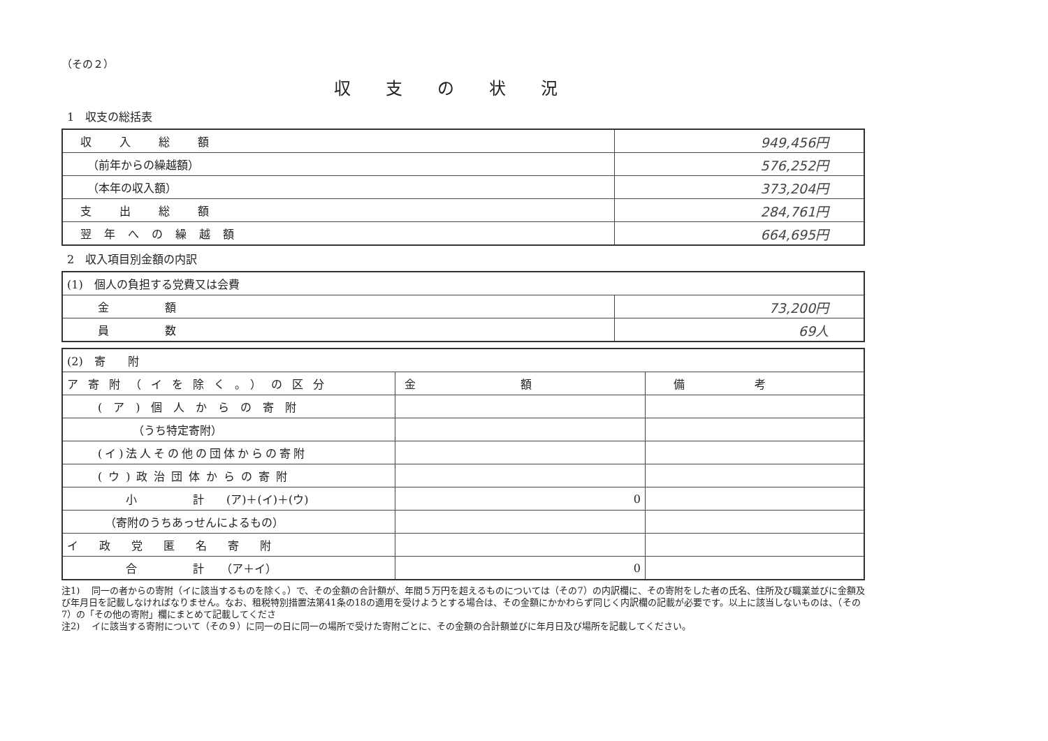（その２）
収支の状況
1　収支の総括表
| 収入総額 | 949,456円 |
| （前年からの繰越額） | 576,252円 |
| （本年の収入額） | 373,204円 |
| 支出総額 | 284,761円 |
| 翌年への繰越額 | 664,695円 |
2　収入項目別金額の内訳
| (1) 個人の負担する党費又は会費 | |
| 金額 | 73,200円 |
| 員数 | 69人 |
| (2) 寄 附 | | |
| ア寄附（イを除く。）の区分 | 金額 | 備考 |
| (ア)個人からの寄附 | | |
| （うち特定寄附） | | |
| (イ)法人その他の団体からの寄附 | | |
| (ウ)政治団体からの寄附 | | |
| 小 計 (ア)＋(イ)＋(ウ) | 0 | |
| （寄附のうちあっせんによるもの） | | |
| イ政党匿名寄附 | | |
| 合 計 （ア＋イ） | 0 | |
注1)　 同一の者からの寄附（イに該当するものを除く。）で、その金額の合計額が、年間５万円を超えるものについては（その7）の内訳欄に、その寄附をした者の氏名、住所及び職業並びに金額及び年月日を記載しなければなりません。なお、租税特別措置法第41条の18の適用を受けようとする場合は、その金額にかかわらず同じく内訳欄の記載が必要です。以上に該当しないものは、（その7）の「その他の寄附」欄にまとめて記載してくださ
注2)　 イに該当する寄附について（その９）に同一の日に同一の場所で受けた寄附ごとに、その金額の合計額並びに年月日及び場所を記載してください。